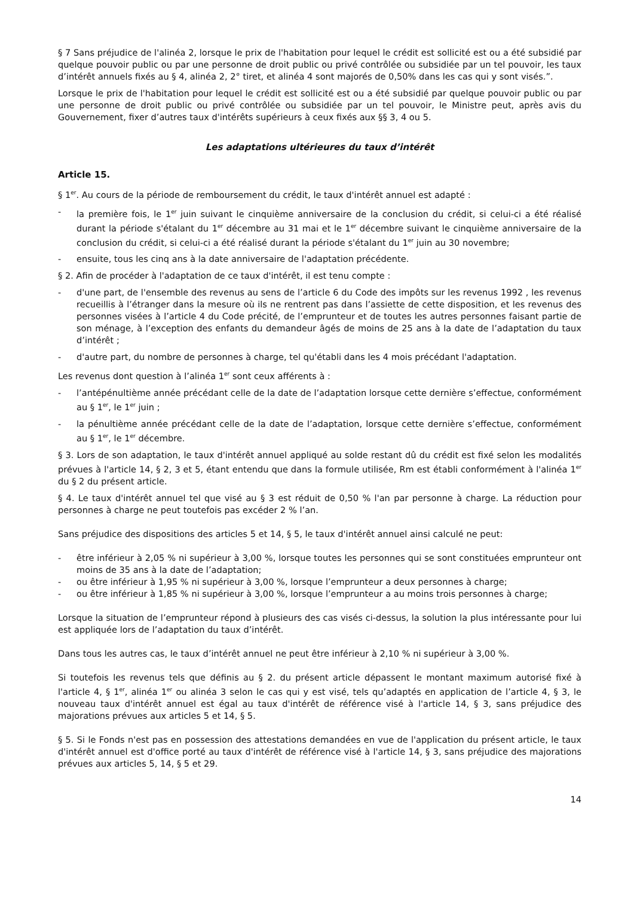§ 7 Sans préjudice de l'alinéa 2, lorsque le prix de l'habitation pour lequel le crédit est sollicité est ou a été subsidié par quelque pouvoir public ou par une personne de droit public ou privé contrôlée ou subsidiée par un tel pouvoir, les taux d’intérêt annuels fixés au § 4, alinéa 2, 2° tiret, et alinéa 4 sont majorés de 0,50% dans les cas qui y sont visés.”.
Lorsque le prix de l'habitation pour lequel le crédit est sollicité est ou a été subsidié par quelque pouvoir public ou par une personne de droit public ou privé contrôlée ou subsidiée par un tel pouvoir, le Ministre peut, après avis du Gouvernement, fixer d’autres taux d'intérêts supérieurs à ceux fixés aux §§ 3, 4 ou 5.
Les adaptations ultérieures du taux d’intérêt
Article 15.
§ 1<sup>er</sup>. Au cours de la période de remboursement du crédit, le taux d'intérêt annuel est adapté :
- la première fois, le 1<sup>er</sup> juin suivant le cinquième anniversaire de la conclusion du crédit, si celui-ci a été réalisé durant la période s'étalant du 1<sup>er</sup> décembre au 31 mai et le 1<sup>er</sup> décembre suivant le cinquième anniversaire de la conclusion du crédit, si celui-ci a été réalisé durant la période s'étalant du 1<sup>er</sup> juin au 30 novembre;
- ensuite, tous les cinq ans à la date anniversaire de l'adaptation précédente.
§ 2. Afin de procéder à l'adaptation de ce taux d'intérêt, il est tenu compte :
- d'une part, de l'ensemble des revenus au sens de l’article 6 du Code des impôts sur les revenus 1992 , les revenus recueillis à l’étranger dans la mesure où ils ne rentrent pas dans l’assiette de cette disposition, et les revenus des personnes visées à l’article 4 du Code précité, de l’emprunteur et de toutes les autres personnes faisant partie de son ménage, à l’exception des enfants du demandeur âgés de moins de 25 ans à la date de l’adaptation du taux d’intérêt ;
- d'autre part, du nombre de personnes à charge, tel qu'établi dans les 4 mois précédant l'adaptation.
Les revenus dont question à l’alinéa 1<sup>er</sup> sont ceux afférents à :
- l’antépénultième année précédant celle de la date de l’adaptation lorsque cette dernière s’effectue, conformément au § 1<sup>er</sup>, le 1<sup>er</sup> juin ;
- la pénultième année précédant celle de la date de l’adaptation, lorsque cette dernière s’effectue, conformément au § 1<sup>er</sup>, le 1<sup>er</sup> décembre.
§ 3. Lors de son adaptation, le taux d'intérêt annuel appliqué au solde restant dû du crédit est fixé selon les modalités prévues à l'article 14, § 2, 3 et 5, étant entendu que dans la formule utilisée, Rm est établi conformément à l'alinéa 1<sup>er</sup> du § 2 du présent article.
§ 4. Le taux d'intérêt annuel tel que visé au § 3 est réduit de 0,50 % l'an par personne à charge. La réduction pour personnes à charge ne peut toutefois pas excéder 2 % l’an.
Sans préjudice des dispositions des articles 5 et 14, § 5, le taux d'intérêt annuel ainsi calculé ne peut:
- être inférieur à 2,05 % ni supérieur à 3,00 %, lorsque toutes les personnes qui se sont constituées emprunteur ont moins de 35 ans à la date de l’adaptation;
- ou être inférieur à 1,95 % ni supérieur à 3,00 %, lorsque l’emprunteur a deux personnes à charge;
- ou être inférieur à 1,85 % ni supérieur à 3,00 %, lorsque l’emprunteur a au moins trois personnes à charge;
Lorsque la situation de l’emprunteur répond à plusieurs des cas visés ci-dessus, la solution la plus intéressante pour lui est appliquée lors de l’adaptation du taux d’intérêt.
Dans tous les autres cas, le taux d’intérêt annuel ne peut être inférieur à 2,10 % ni supérieur à 3,00 %.
Si toutefois les revenus tels que définis au § 2. du présent article dépassent le montant maximum autorisé fixé à l'article 4, § 1<sup>er</sup>, alinéa 1<sup>er</sup> ou alinéa 3 selon le cas qui y est visé, tels qu’adaptés en application de l’article 4, § 3, le nouveau taux d'intérêt annuel est égal au taux d'intérêt de référence visé à l'article 14, § 3, sans préjudice des majorations prévues aux articles 5 et 14, § 5.
§ 5. Si le Fonds n'est pas en possession des attestations demandées en vue de l'application du présent article, le taux d'intérêt annuel est d'office porté au taux d'intérêt de référence visé à l'article 14, § 3, sans préjudice des majorations prévues aux articles 5, 14, § 5 et 29.
14